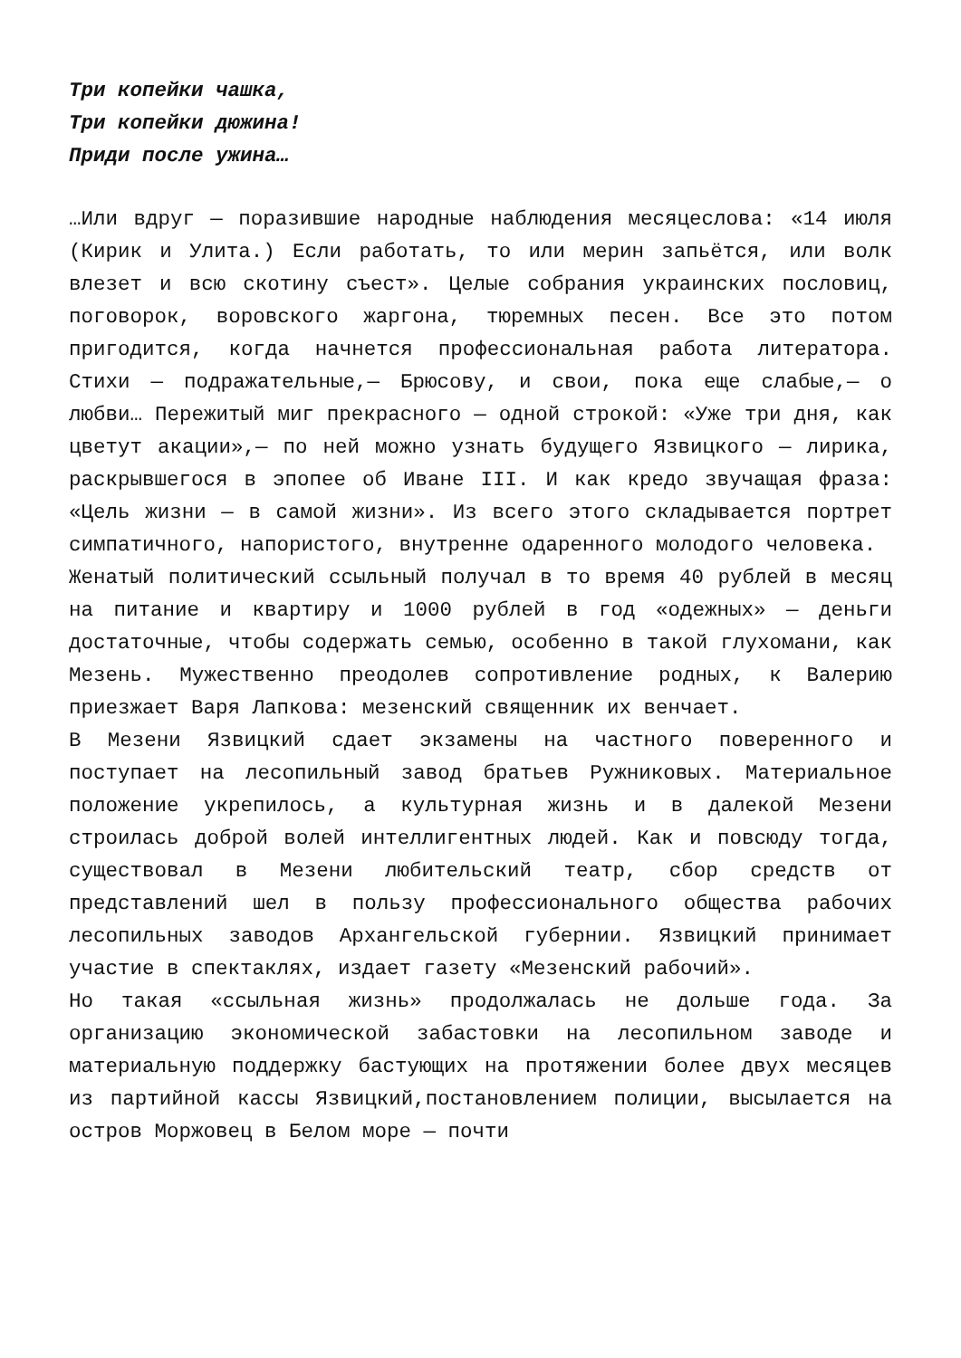Три копейки чашка,
Три копейки дюжина!
Приди после ужина…
…Или вдруг — поразившие народные наблюдения месяцеслова: «14 июля (Кирик и Улита.) Если работать, то или мерин запьётся, или волк влезет и всю скотину съест». Целые собрания украинских пословиц, поговорок, воровского жаргона, тюремных песен. Все это потом пригодится, когда начнется профессиональная работа литератора. Стихи — подражательные,— Брюсову, и свои, пока еще слабые,— о любви… Пережитый миг прекрасного — одной строкой: «Уже три дня, как цветут акации»,— по ней можно узнать будущего Язвицкого — лирика, раскрывшегося в эпопее об Иване III. И как кредо звучащая фраза: «Цель жизни — в самой жизни». Из всего этого складывается портрет симпатичного, напористого, внутренне одаренного молодого человека.
Женатый политический ссыльный получал в то время 40 рублей в месяц на питание и квартиру и 1000 рублей в год «одежных» — деньги достаточные, чтобы содержать семью, особенно в такой глухомани, как Мезень. Мужественно преодолев сопротивление родных, к Валерию приезжает Варя Лапкова: мезенский священник их венчает.
В Мезени Язвицкий сдает экзамены на частного поверенного и поступает на лесопильный завод братьев Ружниковых. Материальное положение укрепилось, а культурная жизнь и в далекой Мезени строилась доброй волей интеллигентных людей. Как и повсюду тогда, существовал в Мезени любительский театр, сбор средств от представлений шел в пользу профессионального общества рабочих лесопильных заводов Архангельской губернии. Язвицкий принимает участие в спектаклях, издает газету «Мезенский рабочий».
Но такая «ссыльная жизнь» продолжалась не дольше года. За организацию экономической забастовки на лесопильном заводе и материальную поддержку бастующих на протяжении более двух месяцев из партийной кассы Язвицкий,постановлением полиции, высылается на остров Моржовец в Белом море — почти